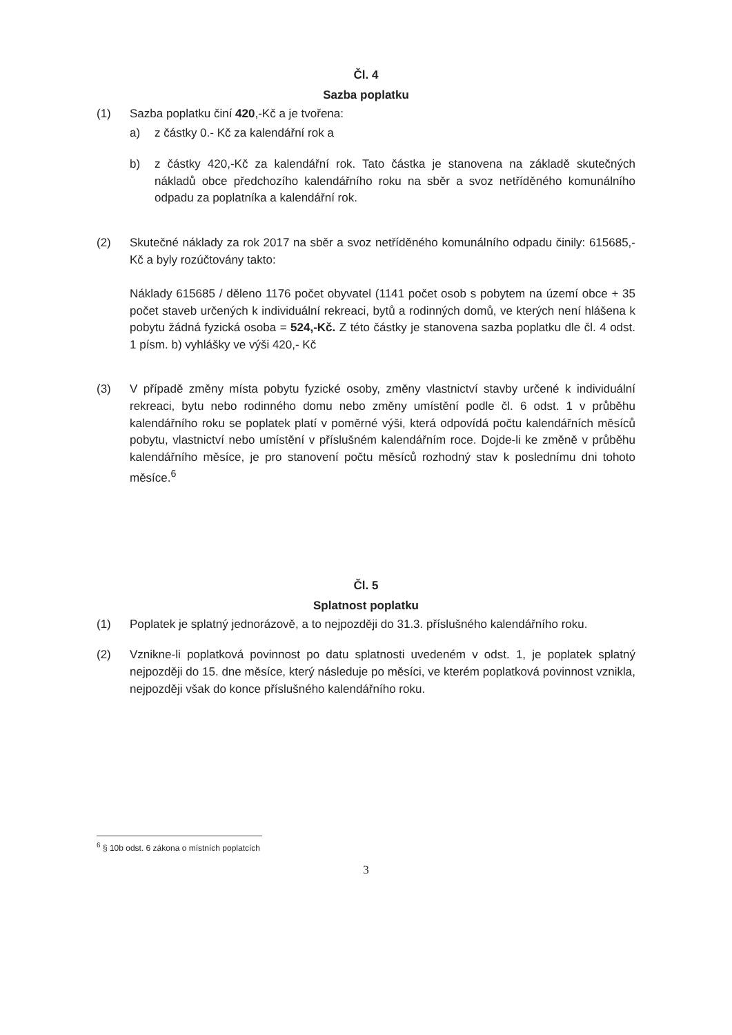Čl. 4
Sazba poplatku
(1) Sazba poplatku činí 420,-Kč a je tvořena:
a) z částky 0.- Kč za kalendářní rok a
b) z částky 420,-Kč za kalendářní rok. Tato částka je stanovena na základě skutečných nákladů obce předchozího kalendářního roku na sběr a svoz netříděného komunálního odpadu za poplatníka a kalendářní rok.
(2) Skutečné náklady za rok 2017 na sběr a svoz netříděného komunálního odpadu činily: 615685,-Kč a byly rozúčtovány takto:
Náklady 615685 / děleno 1176 počet obyvatel (1141 počet osob s pobytem na území obce + 35 počet staveb určených k individuální rekreaci, bytů a rodinných domů, ve kterých není hlášena k pobytu žádná fyzická osoba = 524,-Kč. Z této částky je stanovena sazba poplatku dle čl. 4 odst. 1 písm. b) vyhlášky ve výši 420,- Kč
(3) V případě změny místa pobytu fyzické osoby, změny vlastnictví stavby určené k individuální rekreaci, bytu nebo rodinného domu nebo změny umístění podle čl. 6 odst. 1 v průběhu kalendářního roku se poplatek platí v poměrné výši, která odpovídá počtu kalendářních měsíců pobytu, vlastnictví nebo umístění v příslušném kalendářním roce. Dojde-li ke změně v průběhu kalendářního měsíce, je pro stanovení počtu měsíců rozhodný stav k poslednímu dni tohoto měsíce.<sup>6</sup>
Čl. 5
Splatnost poplatku
(1) Poplatek je splatný jednorázově, a to nejpozději do 31.3. příslušného kalendářního roku.
(2) Vznikne-li poplatková povinnost po datu splatnosti uvedeném v odst. 1, je poplatek splatný nejpozději do 15. dne měsíce, který následuje po měsíci, ve kterém poplatková povinnost vznikla, nejpozději však do konce příslušného kalendářního roku.
<sup>6</sup> § 10b odst. 6 zákona o místních poplatcích
3